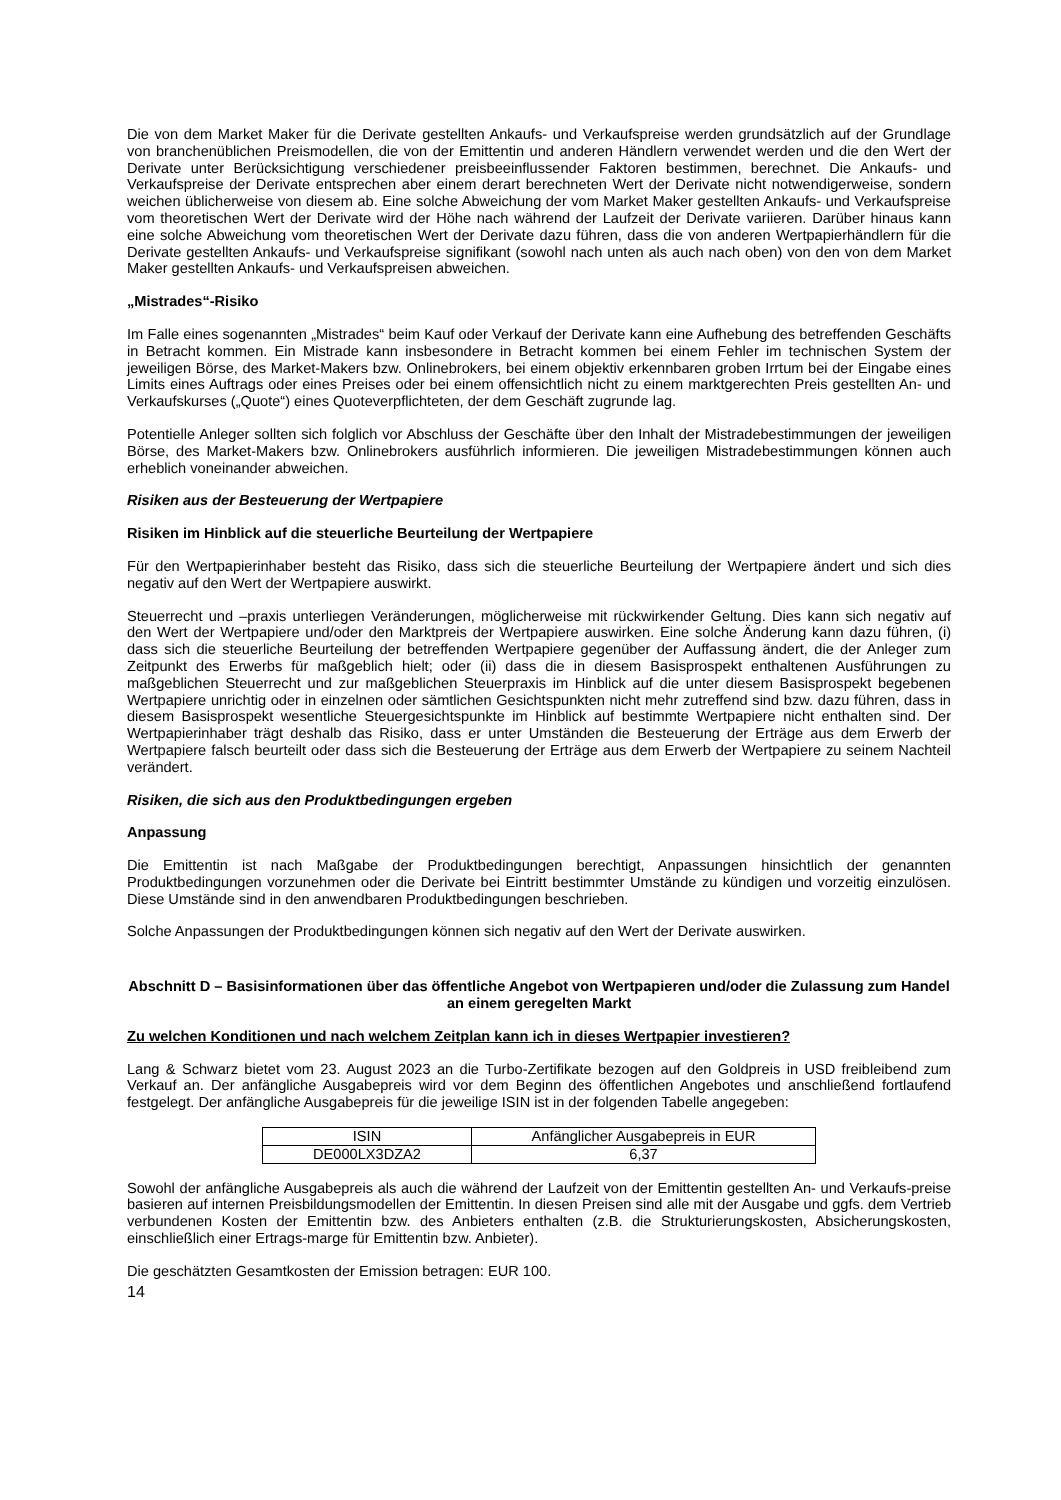Die von dem Market Maker für die Derivate gestellten Ankaufs- und Verkaufspreise werden grundsätzlich auf der Grundlage von branchenüblichen Preismodellen, die von der Emittentin und anderen Händlern verwendet werden und die den Wert der Derivate unter Berücksichtigung verschiedener preisbeeinflussender Faktoren bestimmen, berechnet. Die Ankaufs- und Verkaufspreise der Derivate entsprechen aber einem derart berechneten Wert der Derivate nicht notwendigerweise, sondern weichen üblicherweise von diesem ab. Eine solche Abweichung der vom Market Maker gestellten Ankaufs- und Verkaufspreise vom theoretischen Wert der Derivate wird der Höhe nach während der Laufzeit der Derivate variieren. Darüber hinaus kann eine solche Abweichung vom theoretischen Wert der Derivate dazu führen, dass die von anderen Wertpapierhändlern für die Derivate gestellten Ankaufs- und Verkaufspreise signifikant (sowohl nach unten als auch nach oben) von den von dem Market Maker gestellten Ankaufs- und Verkaufspreisen abweichen.
„Mistrades“-Risiko
Im Falle eines sogenannten „Mistrades“ beim Kauf oder Verkauf der Derivate kann eine Aufhebung des betreffenden Geschäfts in Betracht kommen. Ein Mistrade kann insbesondere in Betracht kommen bei einem Fehler im technischen System der jeweiligen Börse, des Market-Makers bzw. Onlinebrokers, bei einem objektiv erkennbaren groben Irrtum bei der Eingabe eines Limits eines Auftrags oder eines Preises oder bei einem offensichtlich nicht zu einem marktgerechten Preis gestellten An- und Verkaufskurses („Quote“) eines Quoteverpflichteten, der dem Geschäft zugrunde lag.
Potentielle Anleger sollten sich folglich vor Abschluss der Geschäfte über den Inhalt der Mistradebestimmungen der jeweiligen Börse, des Market-Makers bzw. Onlinebrokers ausführlich informieren. Die jeweiligen Mistradebestimmungen können auch erheblich voneinander abweichen.
Risiken aus der Besteuerung der Wertpapiere
Risiken im Hinblick auf die steuerliche Beurteilung der Wertpapiere
Für den Wertpapierinhaber besteht das Risiko, dass sich die steuerliche Beurteilung der Wertpapiere ändert und sich dies negativ auf den Wert der Wertpapiere auswirkt.
Steuerrecht und –praxis unterliegen Veränderungen, möglicherweise mit rückwirkender Geltung. Dies kann sich negativ auf den Wert der Wertpapiere und/oder den Marktpreis der Wertpapiere auswirken. Eine solche Änderung kann dazu führen, (i) dass sich die steuerliche Beurteilung der betreffenden Wertpapiere gegenüber der Auffassung ändert, die der Anleger zum Zeitpunkt des Erwerbs für maßgeblich hielt; oder (ii) dass die in diesem Basisprospekt enthaltenen Ausführungen zu maßgeblichen Steuerrecht und zur maßgeblichen Steuerpraxis im Hinblick auf die unter diesem Basisprospekt begebenen Wertpapiere unrichtig oder in einzelnen oder sämtlichen Gesichtspunkten nicht mehr zutreffend sind bzw. dazu führen, dass in diesem Basisprospekt wesentliche Steuergesichtspunkte im Hinblick auf bestimmte Wertpapiere nicht enthalten sind. Der Wertpapierinhaber trägt deshalb das Risiko, dass er unter Umständen die Besteuerung der Erträge aus dem Erwerb der Wertpapiere falsch beurteilt oder dass sich die Besteuerung der Erträge aus dem Erwerb der Wertpapiere zu seinem Nachteil verändert.
Risiken, die sich aus den Produktbedingungen ergeben
Anpassung
Die Emittentin ist nach Maßgabe der Produktbedingungen berechtigt, Anpassungen hinsichtlich der genannten Produktbedingungen vorzunehmen oder die Derivate bei Eintritt bestimmter Umstände zu kündigen und vorzeitig einzulösen. Diese Umstände sind in den anwendbaren Produktbedingungen beschrieben.
Solche Anpassungen der Produktbedingungen können sich negativ auf den Wert der Derivate auswirken.
Abschnitt D – Basisinformationen über das öffentliche Angebot von Wertpapieren und/oder die Zulassung zum Handel an einem geregelten Markt
Zu welchen Konditionen und nach welchem Zeitplan kann ich in dieses Wertpapier investieren?
Lang & Schwarz bietet vom 23. August 2023 an die Turbo-Zertifikate bezogen auf den Goldpreis in USD freibleibend zum Verkauf an. Der anfängliche Ausgabepreis wird vor dem Beginn des öffentlichen Angebotes und anschließend fortlaufend festgelegt. Der anfängliche Ausgabepreis für die jeweilige ISIN ist in der folgenden Tabelle angegeben:
| ISIN | Anfänglicher Ausgabepreis in EUR |
| DE000LX3DZA2 | 6,37 |
Sowohl der anfängliche Ausgabepreis als auch die während der Laufzeit von der Emittentin gestellten An- und Verkaufs-preise basieren auf internen Preisbildungsmodellen der Emittentin. In diesen Preisen sind alle mit der Ausgabe und ggfs. dem Vertrieb verbundenen Kosten der Emittentin bzw. des Anbieters enthalten (z.B. die Strukturierungskosten, Absicherungskosten, einschließlich einer Ertrags-marge für Emittentin bzw. Anbieter).
Die geschätzten Gesamtkosten der Emission betragen: EUR 100.
14